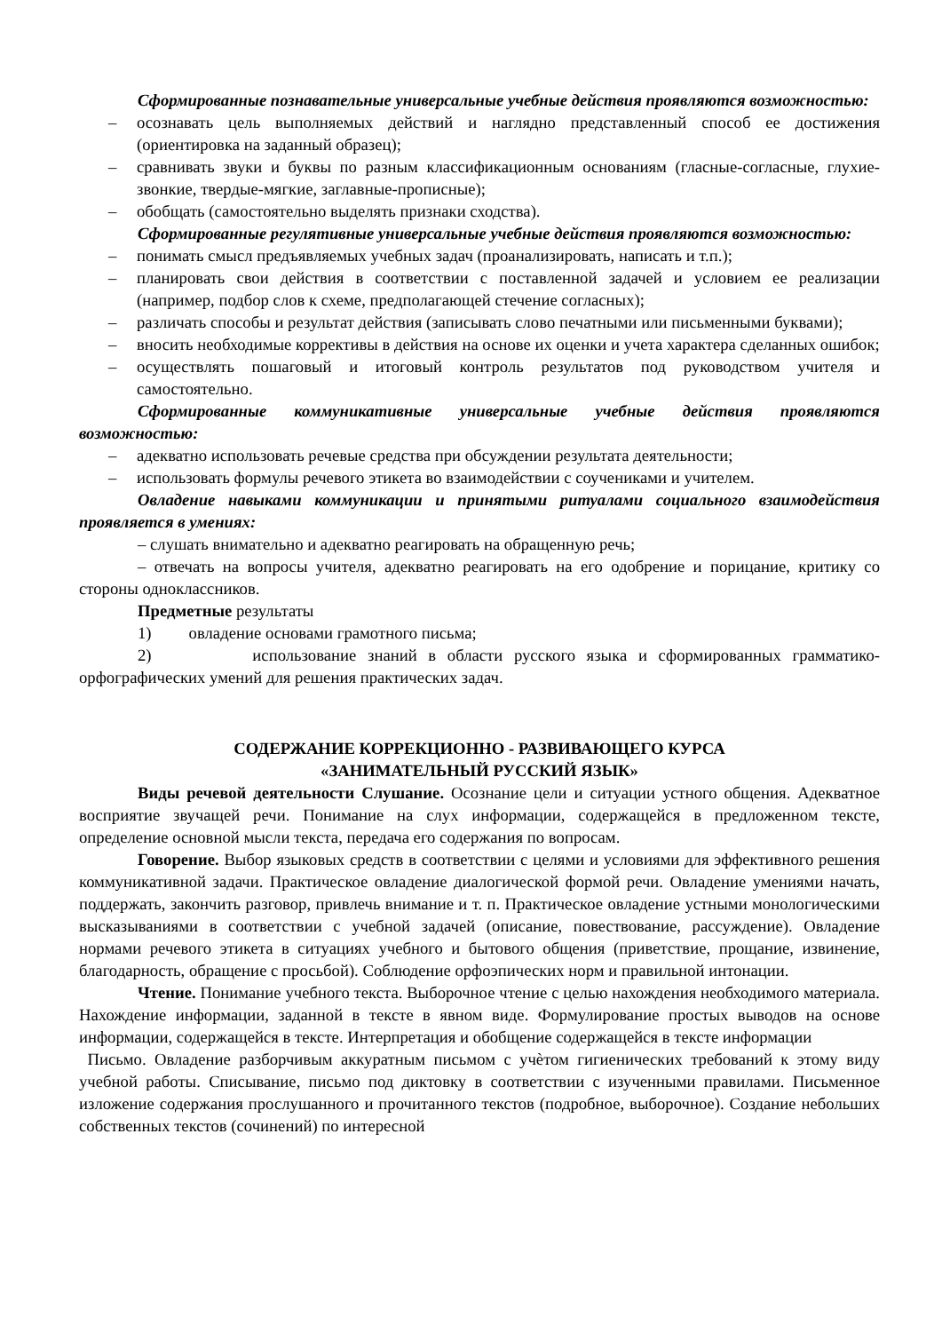Сформированные познавательные универсальные учебные действия проявляются возможностью:
– осознавать цель выполняемых действий и наглядно представленный способ ее достижения (ориентировка на заданный образец);
– сравнивать звуки и буквы по разным классификационным основаниям (гласные-согласные, глухие-звонкие, твердые-мягкие, заглавные-прописные);
– обобщать (самостоятельно выделять признаки сходства).
Сформированные регулятивные универсальные учебные действия проявляются возможностью:
– понимать смысл предъявляемых учебных задач (проанализировать, написать и т.п.);
– планировать свои действия в соответствии с поставленной задачей и условием ее реализации (например, подбор слов к схеме, предполагающей стечение согласных);
– различать способы и результат действия (записывать слово печатными или письменными буквами);
– вносить необходимые коррективы в действия на основе их оценки и учета характера сделанных ошибок;
– осуществлять пошаговый и итоговый контроль результатов под руководством учителя и самостоятельно.
Сформированные коммуникативные универсальные учебные действия проявляются возможностью:
– адекватно использовать речевые средства при обсуждении результата деятельности;
– использовать формулы речевого этикета во взаимодействии с соучениками и учителем.
Овладение навыками коммуникации и принятыми ритуалами социального взаимодействия проявляется в умениях:
– слушать внимательно и адекватно реагировать на обращенную речь;
– отвечать на вопросы учителя, адекватно реагировать на его одобрение и порицание, критику со стороны одноклассников.
Предметные результаты
1) овладение основами грамотного письма;
2) использование знаний в области русского языка и сформированных грамматико-орфографических умений для решения практических задач.
СОДЕРЖАНИЕ КОРРЕКЦИОННО - РАЗВИВАЮЩЕГО КУРСА
«ЗАНИМАТЕЛЬНЫЙ РУССКИЙ ЯЗЫК»
Виды речевой деятельности Слушание. Осознание цели и ситуации устного общения. Адекватное восприятие звучащей речи. Понимание на слух информации, содержащейся в предложенном тексте, определение основной мысли текста, передача его содержания по вопросам.
Говорение. Выбор языковых средств в соответствии с целями и условиями для эффективного решения коммуникативной задачи. Практическое овладение диалогической формой речи. Овладение умениями начать, поддержать, закончить разговор, привлечь внимание и т. п. Практическое овладение устными монологическими высказываниями в соответствии с учебной задачей (описание, повествование, рассуждение). Овладение нормами речевого этикета в ситуациях учебного и бытового общения (приветствие, прощание, извинение, благодарность, обращение с просьбой). Соблюдение орфоэпических норм и правильной интонации.
Чтение. Понимание учебного текста. Выборочное чтение с целью нахождения необходимого материала. Нахождение информации, заданной в тексте в явном виде. Формулирование простых выводов на основе информации, содержащейся в тексте. Интерпретация и обобщение содержащейся в тексте информации
Письмо. Овладение разборчивым аккуратным письмом с учѐтом гигиенических требований к этому виду учебной работы. Списывание, письмо под диктовку в соответствии с изученными правилами. Письменное изложение содержания прослушанного и прочитанного текстов (подробное, выборочное). Создание небольших собственных текстов (сочинений) по интересной